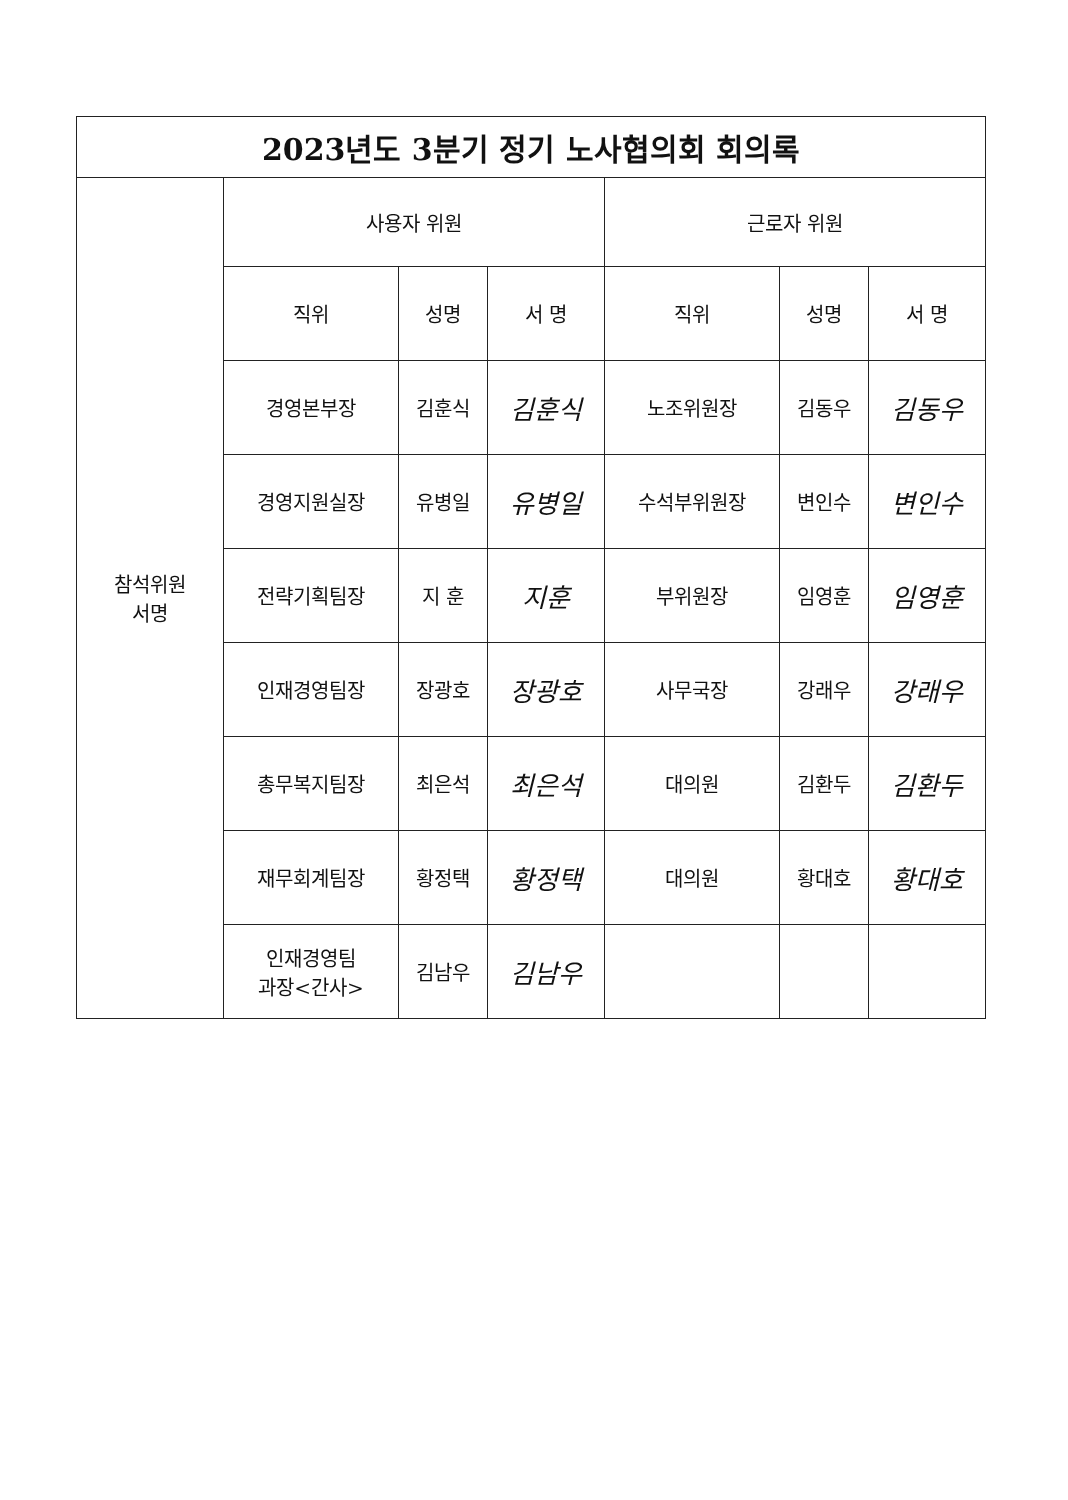| 2023년도 3분기 정기 노사협의회 회의록 | | | | | | |
| --- | --- | --- | --- | --- | --- | --- |
| 참석위원 서명 | 사용자 위원 | | | 근로자 위원 | | |
| | 직위 | 성명 | 서 명 | 직위 | 성명 | 서 명 |
| | 경영본부장 | 김훈식 | 김훈식 | 노조위원장 | 김동우 | 김동우 |
| | 경영지원실장 | 유병일 | 유병일 | 수석부위원장 | 변인수 | 변인수 |
| | 전략기획팀장 | 지 훈 | 지훈 | 부위원장 | 임영훈 | 임영훈 |
| | 인재경영팀장 | 장광호 | 장광호 | 사무국장 | 강래우 | 강래우 |
| | 총무복지팀장 | 최은석 | 최은석 | 대의원 | 김환두 | 김환두 |
| | 재무회계팀장 | 황정택 | 황정택 | 대의원 | 황대호 | 황대호 |
| | 인재경영팀 과장<간사> | 김남우 | 김남우 | | | |